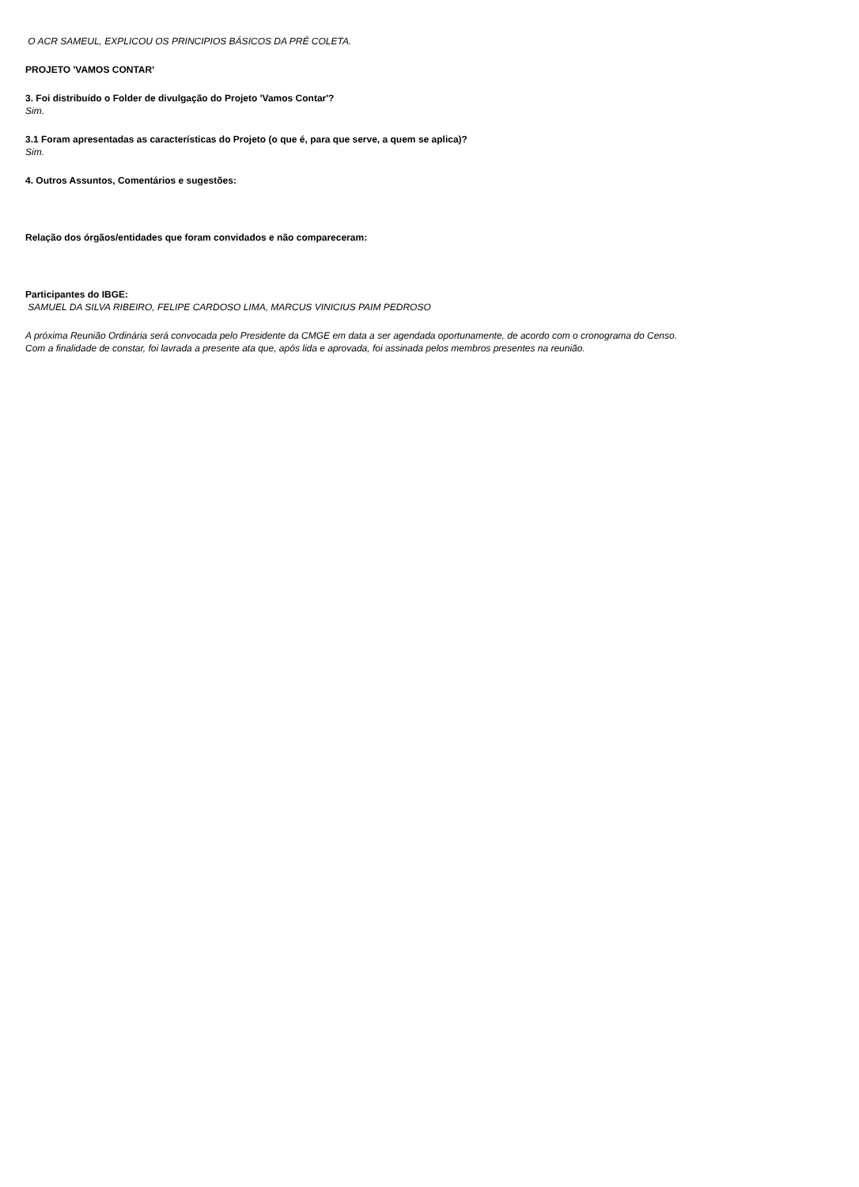O ACR SAMEUL, EXPLICOU OS PRINCIPIOS BÁSICOS DA PRÉ COLETA.
PROJETO 'VAMOS CONTAR'
3. Foi distribuído o Folder de divulgação do Projeto 'Vamos Contar'?
Sim.
3.1 Foram apresentadas as características do Projeto (o que é, para que serve, a quem se aplica)?
Sim.
4. Outros Assuntos, Comentários e sugestões:
Relação dos órgãos/entidades que foram convidados e não compareceram:
Participantes do IBGE:
SAMUEL DA SILVA RIBEIRO, FELIPE CARDOSO LIMA, MARCUS VINICIUS PAIM PEDROSO
A próxima Reunião Ordinária será convocada pelo Presidente da CMGE em data a ser agendada oportunamente, de acordo com o cronograma do Censo.
Com a finalidade de constar, foi lavrada a presente ata que, após lida e aprovada, foi assinada pelos membros presentes na reunião.